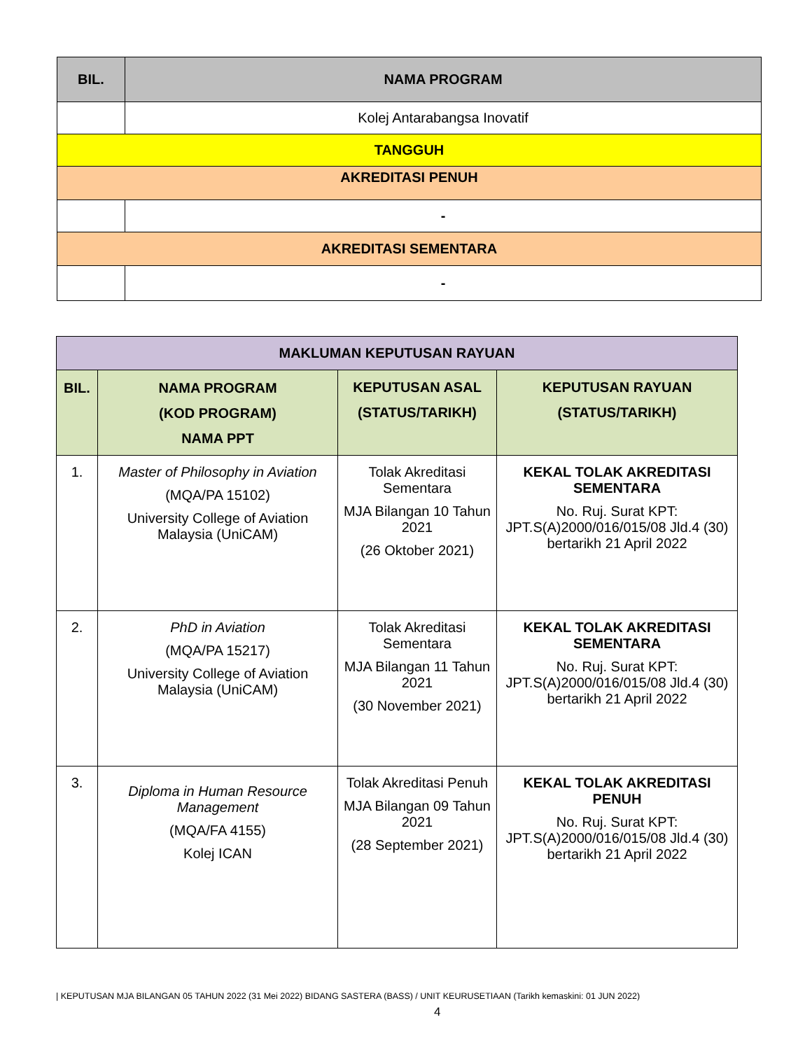| BIL. | NAMA PROGRAM |
| --- | --- |
| | Kolej Antarabangsa Inovatif |
| TANGGUH | |
| AKREDITASI PENUH | |
| | - |
| AKREDITASI SEMENTARA | |
| | - |
| MAKLUMAN KEPUTUSAN RAYUAN | | | |
| --- | --- | --- | --- |
| BIL. | NAMA PROGRAM (KOD PROGRAM) NAMA PPT | KEPUTUSAN ASAL (STATUS/TARIKH) | KEPUTUSAN RAYUAN (STATUS/TARIKH) |
| 1. | Master of Philosophy in Aviation (MQA/PA 15102) University College of Aviation Malaysia (UniCAM) | Tolak Akreditasi Sementara MJA Bilangan 10 Tahun 2021 (26 Oktober 2021) | KEKAL TOLAK AKREDITASI SEMENTARA No. Ruj. Surat KPT: JPT.S(A)2000/016/015/08 Jld.4 (30) bertarikh 21 April 2022 |
| 2. | PhD in Aviation (MQA/PA 15217) University College of Aviation Malaysia (UniCAM) | Tolak Akreditasi Sementara MJA Bilangan 11 Tahun 2021 (30 November 2021) | KEKAL TOLAK AKREDITASI SEMENTARA No. Ruj. Surat KPT: JPT.S(A)2000/016/015/08 Jld.4 (30) bertarikh 21 April 2022 |
| 3. | Diploma in Human Resource Management (MQA/FA 4155) Kolej ICAN | Tolak Akreditasi Penuh MJA Bilangan 09 Tahun 2021 (28 September 2021) | KEKAL TOLAK AKREDITASI PENUH No. Ruj. Surat KPT: JPT.S(A)2000/016/015/08 Jld.4 (30) bertarikh 21 April 2022 |
| KEPUTUSAN MJA BILANGAN 05 TAHUN 2022 (31 Mei 2022) BIDANG SASTERA (BASS) / UNIT KEURUSETIAAN (Tarikh kemaskini: 01 JUN 2022)
4